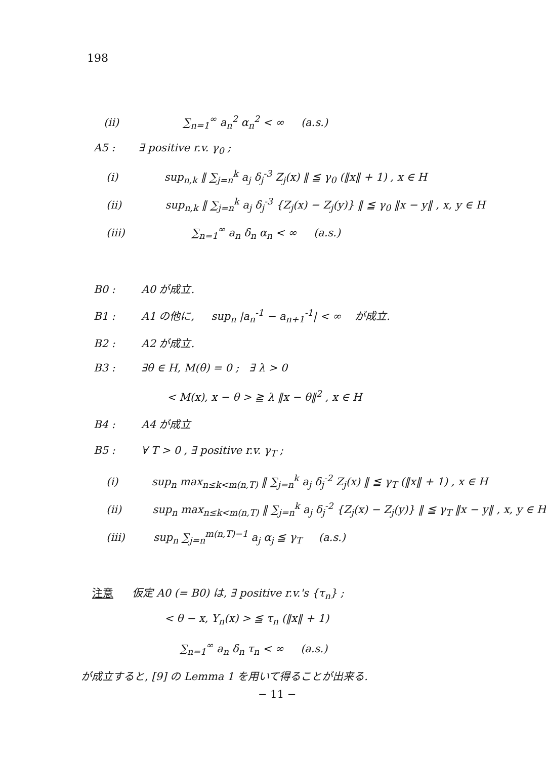198
(ii) ∑<sub>n=1</sub><sup>∞</sup> a<sub>n</sub><sup>2</sup> α<sub>n</sub><sup>2</sup> < ∞ (a.s.)
A5 : ∃ positive r.v. γ<sub>0</sub> ;
(i) sup<sub>n,k</sub> ‖ ∑<sub>j=n</sub><sup>k</sup> a<sub>j</sub> δ<sub>j</sub><sup>-3</sup> Z<sub>j</sub>(x) ‖ ≦ γ<sub>0</sub> (‖x‖ + 1) , x ∈ H
(ii) sup<sub>n,k</sub> ‖ ∑<sub>j=n</sub><sup>k</sup> a<sub>j</sub> δ<sub>j</sub><sup>-3</sup> {Z<sub>j</sub>(x) − Z<sub>j</sub>(y)} ‖ ≦ γ<sub>0</sub> ‖x − y‖ , x, y ∈ H
(iii) ∑<sub>n=1</sub><sup>∞</sup> a<sub>n</sub> δ<sub>n</sub> α<sub>n</sub> < ∞ (a.s.)
B0 : A0 が成立.
B1 : A1 の他に, sup<sub>n</sub> |a<sub>n</sub><sup>-1</sup> − a<sub>n+1</sub><sup>-1</sup>| < ∞ が成立.
B2 : A2 が成立.
B3 : ∃θ ∈ H, M(θ) = 0 ; ∃ λ > 0
< M(x), x − θ > ≧ λ ‖x − θ‖<sup>2</sup> , x ∈ H
B4 : A4 が成立
B5 : ∀ T > 0 , ∃ positive r.v. γ<sub>T</sub> ;
(i) sup<sub>n</sub> max<sub>n≤k<m(n,T)</sub> ‖ ∑<sub>j=n</sub><sup>k</sup> a<sub>j</sub> δ<sub>j</sub><sup>-2</sup> Z<sub>j</sub>(x) ‖ ≦ γ<sub>T</sub> (‖x‖ + 1) , x ∈ H
(ii) sup<sub>n</sub> max<sub>n≤k<m(n,T)</sub> ‖ ∑<sub>j=n</sub><sup>k</sup> a<sub>j</sub> δ<sub>j</sub><sup>-2</sup> {Z<sub>j</sub>(x) − Z<sub>j</sub>(y)} ‖ ≦ γ<sub>T</sub> ‖x − y‖ , x, y ∈ H
(iii) sup<sub>n</sub> ∑<sub>j=n</sub><sup>m(n,T)−1</sup> a<sub>j</sub> α<sub>j</sub> ≦ γ<sub>T</sub> (a.s.)
注意 仮定 A0 (= B0) は, ∃ positive r.v.'s {τ<sub>n</sub>} ;
< θ − x, Y<sub>n</sub>(x) > ≦ τ<sub>n</sub> (‖x‖ + 1)
∑<sub>n=1</sub><sup>∞</sup> a<sub>n</sub> δ<sub>n</sub> τ<sub>n</sub> < ∞ (a.s.)
が成立すると, [9] の Lemma 1 を用いて得ることが出来る.
− 11 −